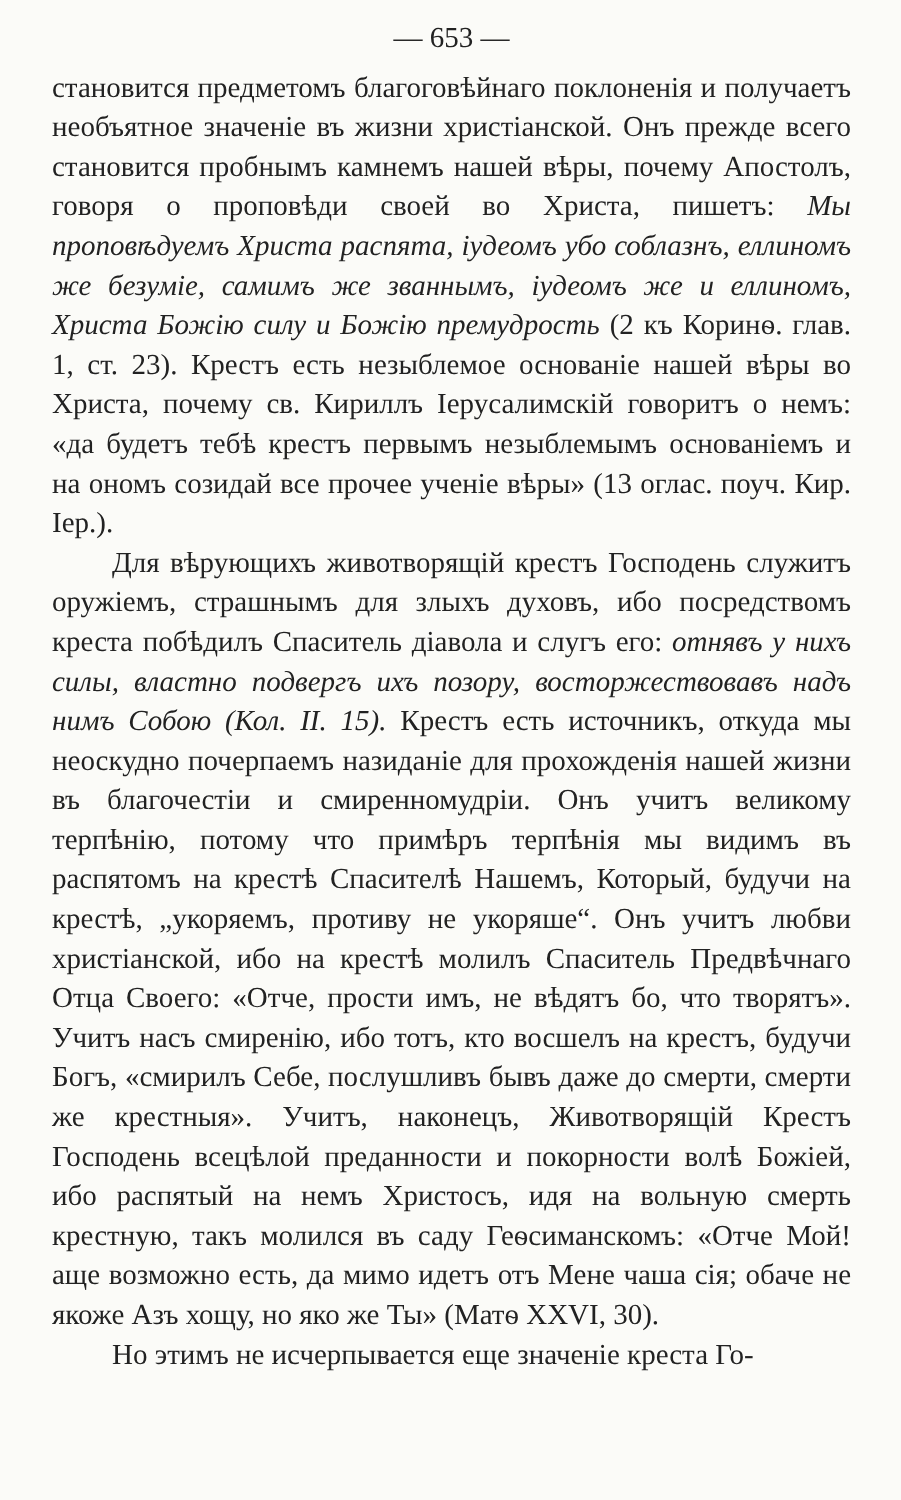— 653 —
становится предметомъ благоговѣйнаго поклоненія и получаетъ необъятное значеніе въ жизни христіанской. Онъ прежде всего становится пробнымъ камнемъ нашей вѣры, почему Апостолъ, говоря о проповѣди своей во Христа, пишетъ: Мы проповѣдуемъ Христа распята, іудеомъ убо соблазнъ, еллиномъ же безуміе, самимъ же званнымъ, іудеомъ же и еллиномъ, Христа Божію силу и Божію премудрость (2 къ Коринѳ. глав. 1, ст. 23). Крестъ есть незыблемое основаніе нашей вѣры во Христа, почему св. Кириллъ Іерусалимскій говоритъ о немъ: «да будетъ тебѣ крестъ первымъ незыблемымъ основаніемъ и на ономъ созидай все прочее ученіе вѣры» (13 оглас. поуч. Кир. Іер.).
Для вѣрующихъ животворящій крестъ Господень служитъ оружіемъ, страшнымъ для злыхъ духовъ, ибо посредствомъ креста побѣдилъ Спаситель діавола и слугъ его: отнявъ у нихъ силы, властно подвергъ ихъ позору, восторжествовавъ надъ нимъ Собою (Кол. II. 15). Крестъ есть источникъ, откуда мы неоскудно почерпаемъ назиданіе для прохожденія нашей жизни въ благочестіи и смиренномудріи. Онъ учитъ великому терпѣнію, потому что примѣръ терпѣнія мы видимъ въ распятомъ на крестѣ Спасителѣ Нашемъ, Который, будучи на крестѣ, „укоряемъ, противу не укоряше“. Онъ учитъ любви христіанской, ибо на крестѣ молилъ Спаситель Предвѣчнаго Отца Своего: «Отче, прости имъ, не вѣдятъ бо, что творятъ». Учитъ насъ смиренію, ибо тотъ, кто восшелъ на крестъ, будучи Богъ, «смирилъ Себе, послушливъ бывъ даже до смерти, смерти же крестныя». Учитъ, наконецъ, Животворящій Крестъ Господень всецѣлой преданности и покорности волѣ Божіей, ибо распятый на немъ Христосъ, идя на вольную смерть крестную, такъ молился въ саду Геѳсиманскомъ: «Отче Мой! аще возможно есть, да мимо идетъ отъ Мене чаша сія; обаче не якоже Азъ хощу, но яко же Ты» (Матѳ XXVI, 30).
Но этимъ не исчерпывается еще значеніе креста Го-